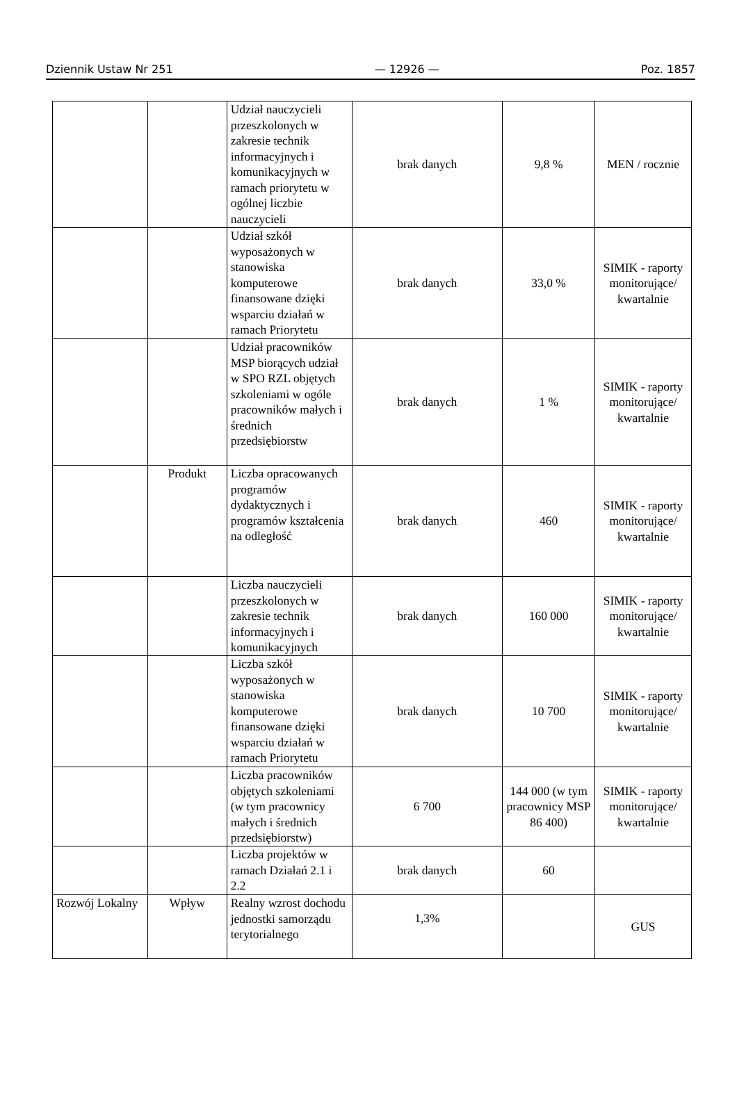Dziennik Ustaw Nr 251 — 12926 — Poz. 1857
| | | Udział nauczycieli przeszkolonych w zakresie technik informacyjnych i komunikacyjnych w ramach priorytetu w ogólnej liczbie nauczycieli | brak danych | 9,8 % | MEN / rocznie |
| | | Udział szkół wyposażonych w stanowiska komputerowe finansowane dzięki wsparciu działań w ramach Priorytetu | brak danych | 33,0 % | SIMIK - raporty monitorujące/ kwartalnie |
| | | Udział pracowników MSP biorących udział w SPO RZL objętych szkoleniami w ogóle pracowników małych i średnich przedsiębiorstw | brak danych | 1 % | SIMIK - raporty monitorujące/ kwartalnie |
| | Produkt | Liczba opracowanych programów dydaktycznych i programów kształcenia na odległość | brak danych | 460 | SIMIK - raporty monitorujące/ kwartalnie |
| | | Liczba nauczycieli przeszkolonych w zakresie technik informacyjnych i komunikacyjnych | brak danych | 160 000 | SIMIK - raporty monitorujące/ kwartalnie |
| | | Liczba szkół wyposażonych w stanowiska komputerowe finansowane dzięki wsparciu działań w ramach Priorytetu | brak danych | 10 700 | SIMIK - raporty monitorujące/ kwartalnie |
| | | Liczba pracowników objętych szkoleniami (w tym pracownicy małych i średnich przedsiębiorstw) | 6 700 | 144 000 (w tym pracownicy MSP 86 400) | SIMIK - raporty monitorujące/ kwartalnie |
| | | Liczba projektów w ramach Działań 2.1 i 2.2 | brak danych | 60 | |
| Rozwój Lokalny | Wpływ | Realny wzrost dochodu jednostki samorządu terytorialnego | 1,3% | | GUS |